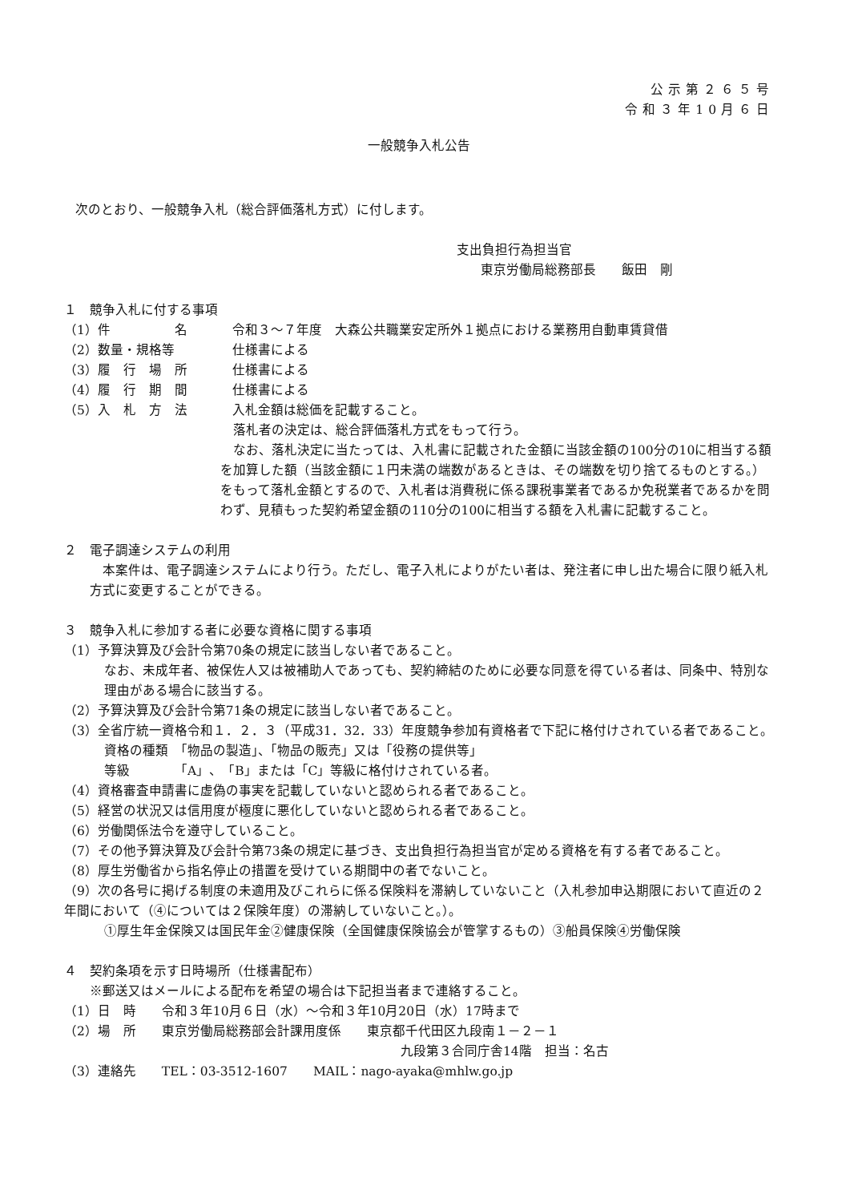公示第２６５号
令和３年10月６日
一般競争入札公告
次のとおり、一般競争入札（総合評価落札方式）に付します。
支出負担行為担当官
東京労働局総務部長　　飯田　剛
１　競争入札に付する事項
（1）件　　　　　名 令和３～７年度　大森公共職業安定所外１拠点における業務用自動車賃貸借
（2）数量・規格等 仕様書による
（3）履　行　場　所 仕様書による
（4）履　行　期　間 仕様書による
（5）入　札　方　法 入札金額は総価を記載すること。
　落札者の決定は、総合評価落札方式をもって行う。
　なお、落札決定に当たっては、入札書に記載された金額に当該金額の100分の10に相当する額を加算した額（当該金額に１円未満の端数があるときは、その端数を切り捨てるものとする。）をもって落札金額とするので、入札者は消費税に係る課税事業者であるか免税業者であるかを問わず、見積もった契約希望金額の110分の100に相当する額を入札書に記載すること。
２　電子調達システムの利用
　本案件は、電子調達システムにより行う。ただし、電子入札によりがたい者は、発注者に申し出た場合に限り紙入札方式に変更することができる。
３　競争入札に参加する者に必要な資格に関する事項
（1）予算決算及び会計令第70条の規定に該当しない者であること。
なお、未成年者、被保佐人又は被補助人であっても、契約締結のために必要な同意を得ている者は、同条中、特別な理由がある場合に該当する。
（2）予算決算及び会計令第71条の規定に該当しない者であること。
（3）全省庁統一資格令和１．２．３（平成31．32．33）年度競争参加有資格者で下記に格付けされている者であること。
資格の種類　「物品の製造」、「物品の販売」又は「役務の提供等」
等級　　　　「A」、「B」または「C」等級に格付けされている者。
（4）資格審査申請書に虚偽の事実を記載していないと認められる者であること。
（5）経営の状況又は信用度が極度に悪化していないと認められる者であること。
（6）労働関係法令を遵守していること。
（7）その他予算決算及び会計令第73条の規定に基づき、支出負担行為担当官が定める資格を有する者であること。
（8）厚生労働省から指名停止の措置を受けている期間中の者でないこと。
（9）次の各号に掲げる制度の未適用及びこれらに係る保険料を滞納していないこと（入札参加申込期限において直近の２年間において（④については２保険年度）の滞納していないこと。）。
①厚生年金保険又は国民年金②健康保険（全国健康保険協会が管掌するもの）③船員保険④労働保険
４　契約条項を示す日時場所（仕様書配布）
※郵送又はメールによる配布を希望の場合は下記担当者まで連絡すること。
（1）日　時　　令和３年10月６日（水）～令和３年10月20日（水）17時まで
（2）場　所　　東京労働局総務部会計課用度係　　東京都千代田区九段南１－２－１
九段第３合同庁舎14階　担当：名古
（3）連絡先　　TEL：03-3512-1607　　MAIL：nago-ayaka@mhlw.go.jp